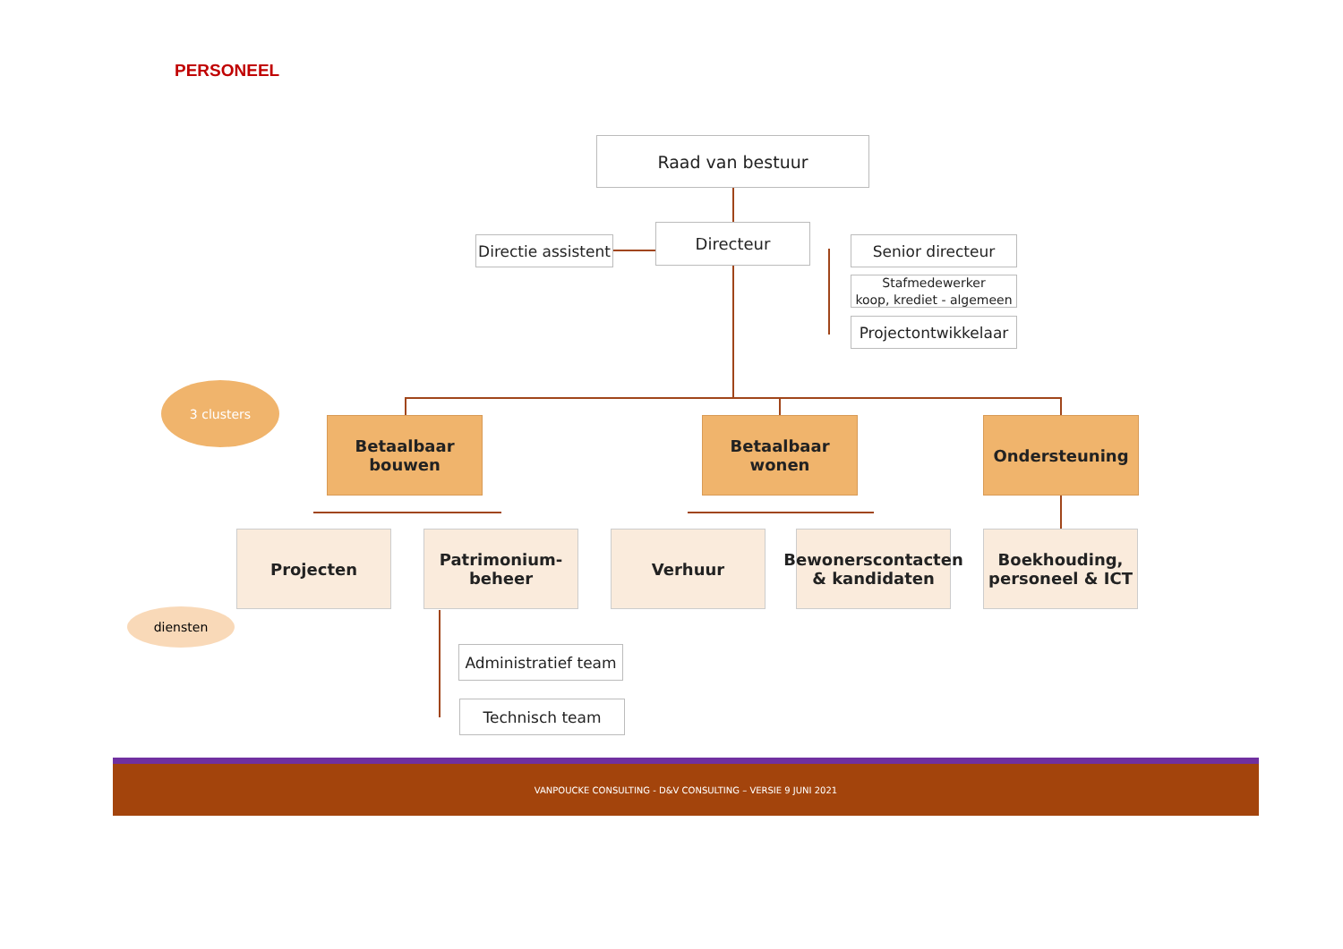PERSONEEL
Raad van bestuur
Directie assistent
Directeur
Senior directeur
Stafmedewerker
koop, krediet - algemeen
Projectontwikkelaar
3 clusters
Betaalbaar bouwen
Betaalbaar wonen Ondersteuning
Projecten
Patrimonium-
beheer
Verhuur
Bewonerscontacten
& kandidaten
Boekhouding,
personeel & ICT
diensten
Administratief team
Technisch team
VANPOUCKE CONSULTING - D&V CONSULTING – VERSIE 9 JUNI 2021